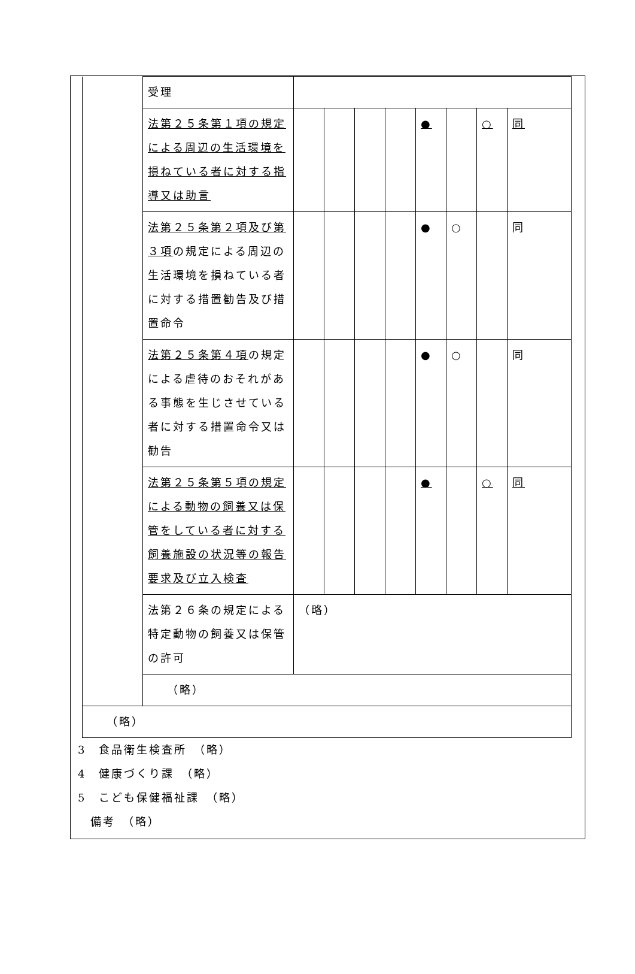| | 受理 | | | | | | | | |
| | 法第２５条第１項の規定による周辺の生活環境を損ねている者に対する指導又は助言 | | | | | ● | | ○ | 同 |
| | 法第２５条第２項及び第３項 の規定による周辺の生活環境を損ねている者に対する措置勧告及び措置命令 | | | | | ● | ○ | | 同 |
| | 法第２５条第４項 の規定による虐待のおそれがある事態を生じさせている者に対する措置命令又は勧告 | | | | | ● | ○ | | 同 |
| | 法第２５条第５項の規定による動物の飼養又は保管をしている者に対する飼養施設の状況等の報告要求及び立入検査 | | | | | ● | | ○ | 同 |
| | 法第２６条の規定による特定動物の飼養又は保管の許可 | （略） | | | | | | | |
| | （略） | | | | | | | | |
| （略） | | | | | | | | | |
3　食品衛生検査所　（略）
4　健康づくり課　（略）
5　こども保健福祉課　（略）
　備考　（略）